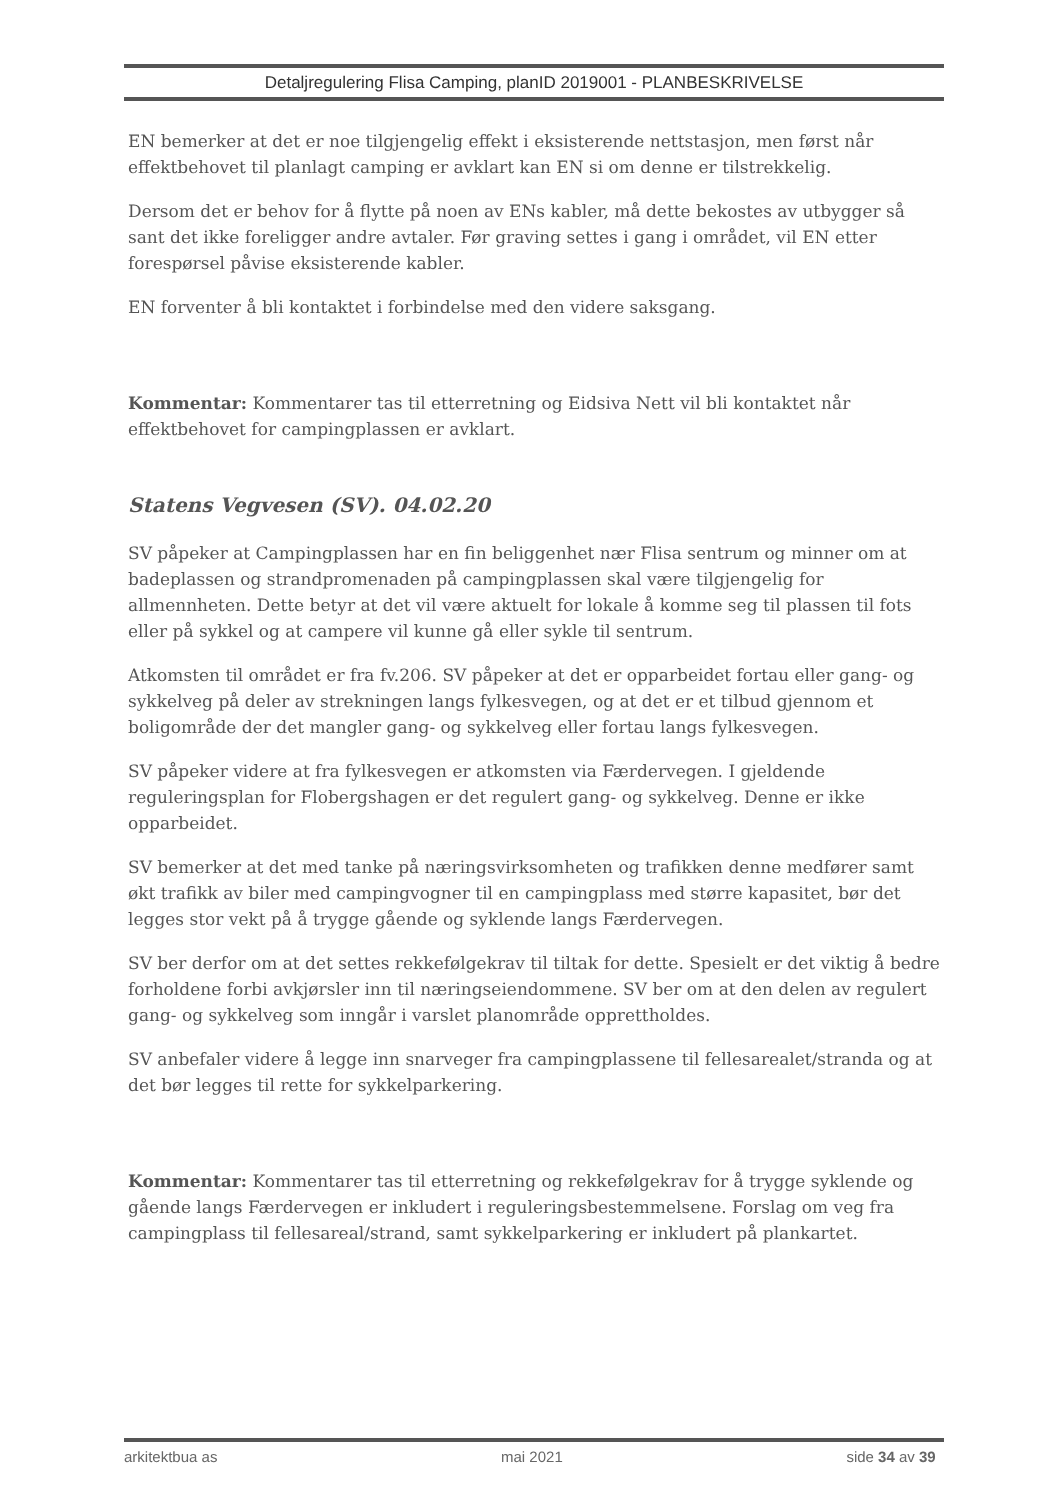Detaljregulering Flisa Camping, planID 2019001 - PLANBESKRIVELSE
EN bemerker at det er noe tilgjengelig effekt i eksisterende nettstasjon, men først når effektbehovet til planlagt camping er avklart kan EN si om denne er tilstrekkelig.
Dersom det er behov for å flytte på noen av ENs kabler, må dette bekostes av utbygger så sant det ikke foreligger andre avtaler. Før graving settes i gang i området, vil EN etter forespørsel påvise eksisterende kabler.
EN forventer å bli kontaktet i forbindelse med den videre saksgang.
Kommentar: Kommentarer tas til etterretning og Eidsiva Nett vil bli kontaktet når effektbehovet for campingplassen er avklart.
Statens Vegvesen (SV). 04.02.20
SV påpeker at Campingplassen har en fin beliggenhet nær Flisa sentrum og minner om at badeplassen og strandpromenaden på campingplassen skal være tilgjengelig for allmennheten. Dette betyr at det vil være aktuelt for lokale å komme seg til plassen til fots eller på sykkel og at campere vil kunne gå eller sykle til sentrum.
Atkomsten til området er fra fv.206. SV påpeker at det er opparbeidet fortau eller gang- og sykkelveg på deler av strekningen langs fylkesvegen, og at det er et tilbud gjennom et boligområde der det mangler gang- og sykkelveg eller fortau langs fylkesvegen.
SV påpeker videre at fra fylkesvegen er atkomsten via Færdervegen. I gjeldende reguleringsplan for Flobergshagen er det regulert gang- og sykkelveg. Denne er ikke opparbeidet.
SV bemerker at det med tanke på næringsvirksomheten og trafikken denne medfører samt økt trafikk av biler med campingvogner til en campingplass med større kapasitet, bør det legges stor vekt på å trygge gående og syklende langs Færdervegen.
SV ber derfor om at det settes rekkefølgekrav til tiltak for dette. Spesielt er det viktig å bedre forholdene forbi avkjørsler inn til næringseiendommene. SV ber om at den delen av regulert gang- og sykkelveg som inngår i varslet planområde opprettholdes.
SV anbefaler videre å legge inn snarveger fra campingplassene til fellesarealet/stranda og at det bør legges til rette for sykkelparkering.
Kommentar: Kommentarer tas til etterretning og rekkefølgekrav for å trygge syklende og gående langs Færdervegen er inkludert i reguleringsbestemmelsene. Forslag om veg fra campingplass til fellesareal/strand, samt sykkelparkering er inkludert på plankartet.
arkitektbua as mai 2021 side 34 av 39